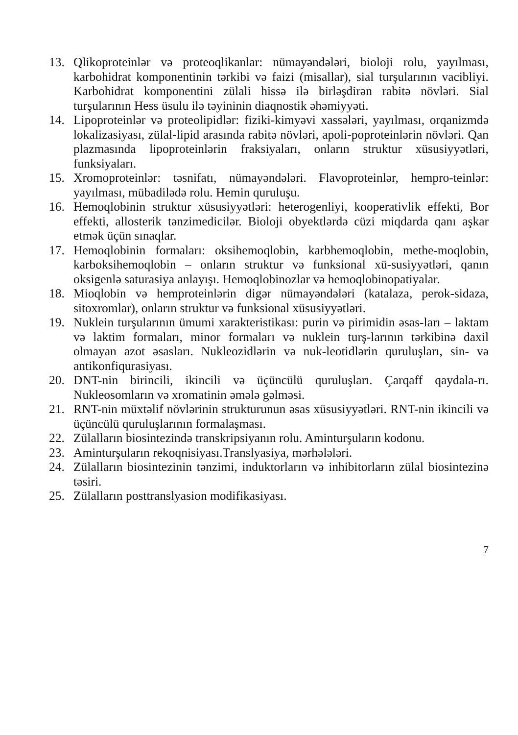13. Qlikoproteinlər və proteoqlikanlar: nümayəndələri, bioloji rolu, yayılması, karbohidrat komponentinin tərkibi və faizi (misallar), sial turşularının vacibliyi. Karbohidrat komponentini zülali hissə ilə birləşdirən rabitə növləri. Sial turşularının Hess üsulu ilə təyininin diaqnostik əhəmiyyəti.
14. Lipoproteinlər və proteolipidlər: fiziki-kimyəvi xassələri, yayılması, orqanizmdə lokalizasiyası, zülal-lipid arasında rabitə növləri, apoli-poproteinlərin növləri. Qan plazmasında lipoproteinlərin fraksiyaları, onların struktur xüsusiyyətləri, funksiyaları.
15. Xromoproteinlər: təsnifatı, nümayəndələri. Flavoproteinlər, hempro-teinlər: yayılması, mübadilədə rolu. Hemin quruluşu.
16. Hemoqlobinin struktur xüsusiyyətləri: heterogenliyi, kooperativlik effekti, Bor effekti, allosterik tənzimedicilər. Bioloji obyektlərdə cüzi miqdarda qanı aşkar etmək üçün sınaqlar.
17. Hemoqlobinin formaları: oksihemoqlobin, karbhemoqlobin, methe-moqlobin, karboksihemoqlobin – onların struktur və funksional xü-susiyyətləri, qanın oksigenlə saturasiya anlayışı. Hemoqlobinozlar və hemoqlobinopatiyalar.
18. Mioqlobin və hemproteinlərin digər nümayəndələri (katalaza, perok-sidaza, sitoxromlar), onların struktur və funksional xüsusiyyətləri.
19. Nuklein turşularının ümumi xarakteristikası: purin və pirimidin əsas-ları – laktam və laktim formaları, minor formaları və nuklein turş-larının tərkibinə daxil olmayan azot əsasları. Nukleozidlərin və nuk-leotidlərin quruluşları, sin- və antikonfiqurasiyası.
20. DNT-nin birincili, ikincili və üçüncülü quruluşları. Çarqaff qaydala-rı. Nukleosomların və xromatinin əmələ gəlməsi.
21. RNT-nin müxtəlif növlərinin strukturunun əsas xüsusiyyətləri. RNT-nin ikincili və üçüncülü quruluşlarının formalaşması.
22. Zülalların biosintezində transkripsiyanın rolu. Aminturşuların kodonu.
23. Aminturşuların rekoqnisiyası.Translyasiya, mərhələləri.
24. Zülalların biosintezinin tənzimi, induktorların və inhibitorların zülal biosintezinə təsiri.
25. Zülalların posttranslyasion modifikasiyası.
7